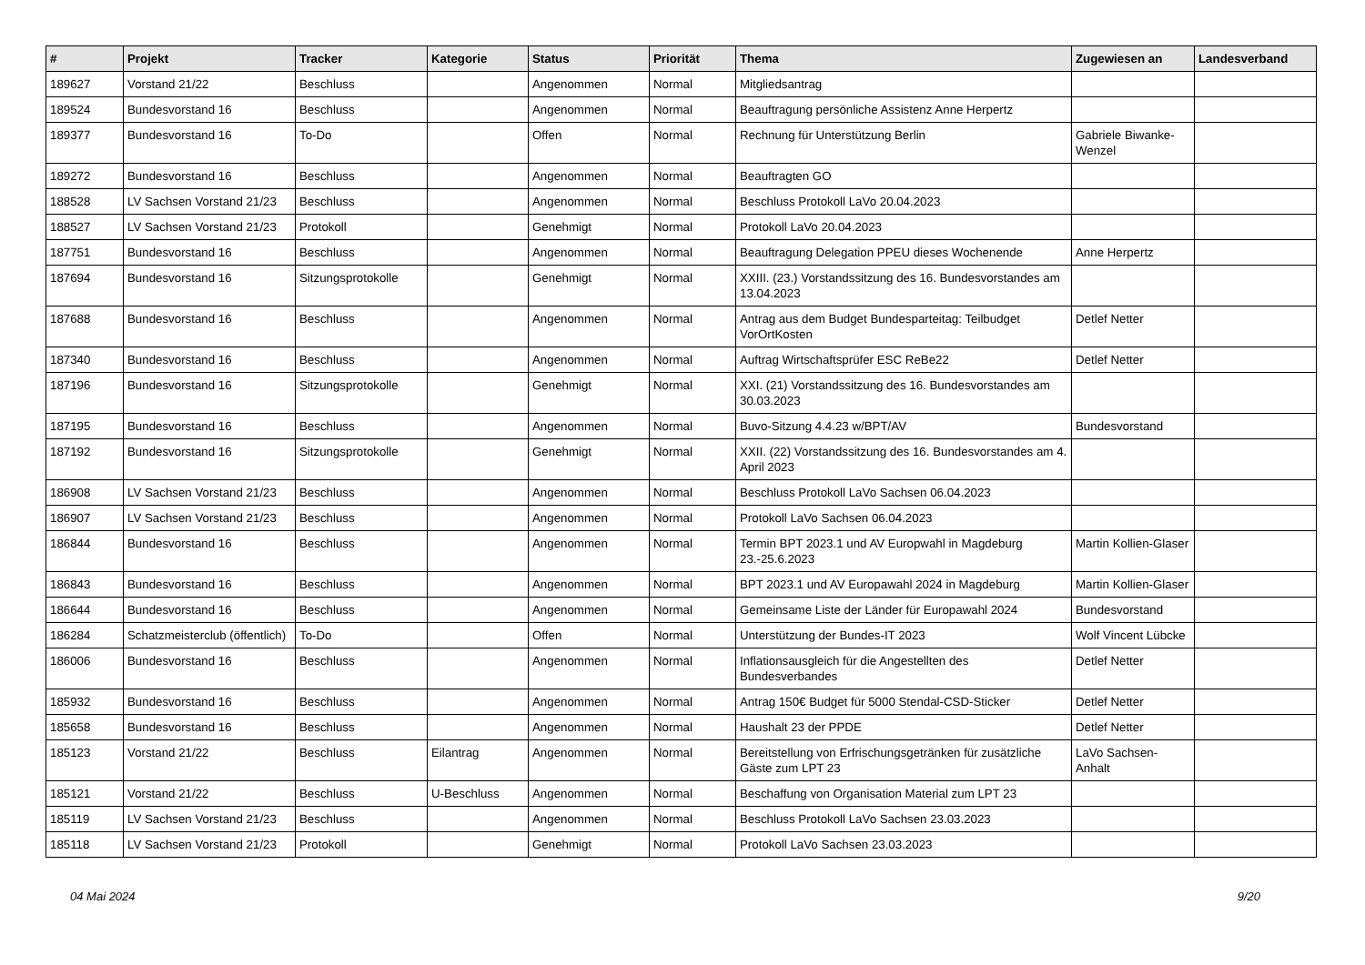| # | Projekt | Tracker | Kategorie | Status | Priorität | Thema | Zugewiesen an | Landesverband |
| --- | --- | --- | --- | --- | --- | --- | --- | --- |
| 189627 | Vorstand 21/22 | Beschluss | | Angenommen | Normal | Mitgliedsantrag | | |
| 189524 | Bundesvorstand 16 | Beschluss | | Angenommen | Normal | Beauftragung persönliche Assistenz Anne Herpertz | | |
| 189377 | Bundesvorstand 16 | To-Do | | Offen | Normal | Rechnung für Unterstützung Berlin | Gabriele Biwanke-Wenzel | |
| 189272 | Bundesvorstand 16 | Beschluss | | Angenommen | Normal | Beauftragten GO | | |
| 188528 | LV Sachsen Vorstand 21/23 | Beschluss | | Angenommen | Normal | Beschluss Protokoll LaVo 20.04.2023 | | |
| 188527 | LV Sachsen Vorstand 21/23 | Protokoll | | Genehmigt | Normal | Protokoll LaVo 20.04.2023 | | |
| 187751 | Bundesvorstand 16 | Beschluss | | Angenommen | Normal | Beauftragung Delegation PPEU dieses Wochenende | Anne Herpertz | |
| 187694 | Bundesvorstand 16 | Sitzungsprotokolle | | Genehmigt | Normal | XXIII. (23.) Vorstandssitzung des 16. Bundesvorstandes am 13.04.2023 | | |
| 187688 | Bundesvorstand 16 | Beschluss | | Angenommen | Normal | Antrag aus dem Budget Bundesparteitag: Teilbudget VorOrtKosten | Detlef Netter | |
| 187340 | Bundesvorstand 16 | Beschluss | | Angenommen | Normal | Auftrag Wirtschaftsprüfer ESC ReBe22 | Detlef Netter | |
| 187196 | Bundesvorstand 16 | Sitzungsprotokolle | | Genehmigt | Normal | XXI. (21) Vorstandssitzung des 16. Bundesvorstandes am 30.03.2023 | | |
| 187195 | Bundesvorstand 16 | Beschluss | | Angenommen | Normal | Buvo-Sitzung 4.4.23 w/BPT/AV | Bundesvorstand | |
| 187192 | Bundesvorstand 16 | Sitzungsprotokolle | | Genehmigt | Normal | XXII. (22) Vorstandssitzung des 16. Bundesvorstandes am 4. April 2023 | | |
| 186908 | LV Sachsen Vorstand 21/23 | Beschluss | | Angenommen | Normal | Beschluss Protokoll LaVo Sachsen 06.04.2023 | | |
| 186907 | LV Sachsen Vorstand 21/23 | Beschluss | | Angenommen | Normal | Protokoll LaVo Sachsen 06.04.2023 | | |
| 186844 | Bundesvorstand 16 | Beschluss | | Angenommen | Normal | Termin BPT 2023.1 und AV Europwahl in Magdeburg 23.-25.6.2023 | Martin Kollien-Glaser | |
| 186843 | Bundesvorstand 16 | Beschluss | | Angenommen | Normal | BPT 2023.1 und AV Europawahl 2024 in Magdeburg | Martin Kollien-Glaser | |
| 186644 | Bundesvorstand 16 | Beschluss | | Angenommen | Normal | Gemeinsame Liste der Länder für Europawahl 2024 | Bundesvorstand | |
| 186284 | Schatzmeisterclub (öffentlich) | To-Do | | Offen | Normal | Unterstützung der Bundes-IT 2023 | Wolf Vincent Lübcke | |
| 186006 | Bundesvorstand 16 | Beschluss | | Angenommen | Normal | Inflationsausgleich für die Angestellten des Bundesverbandes | Detlef Netter | |
| 185932 | Bundesvorstand 16 | Beschluss | | Angenommen | Normal | Antrag 150€ Budget für 5000 Stendal-CSD-Sticker | Detlef Netter | |
| 185658 | Bundesvorstand 16 | Beschluss | | Angenommen | Normal | Haushalt 23 der PPDE | Detlef Netter | |
| 185123 | Vorstand 21/22 | Beschluss | Eilantrag | Angenommen | Normal | Bereitstellung von Erfrischungsgetränken für zusätzliche Gäste zum LPT 23 | LaVo Sachsen-Anhalt | |
| 185121 | Vorstand 21/22 | Beschluss | U-Beschluss | Angenommen | Normal | Beschaffung von Organisation Material zum LPT 23 | | |
| 185119 | LV Sachsen Vorstand 21/23 | Beschluss | | Angenommen | Normal | Beschluss Protokoll LaVo Sachsen 23.03.2023 | | |
| 185118 | LV Sachsen Vorstand 21/23 | Protokoll | | Genehmigt | Normal | Protokoll LaVo Sachsen 23.03.2023 | | |
04 Mai 2024 9/20